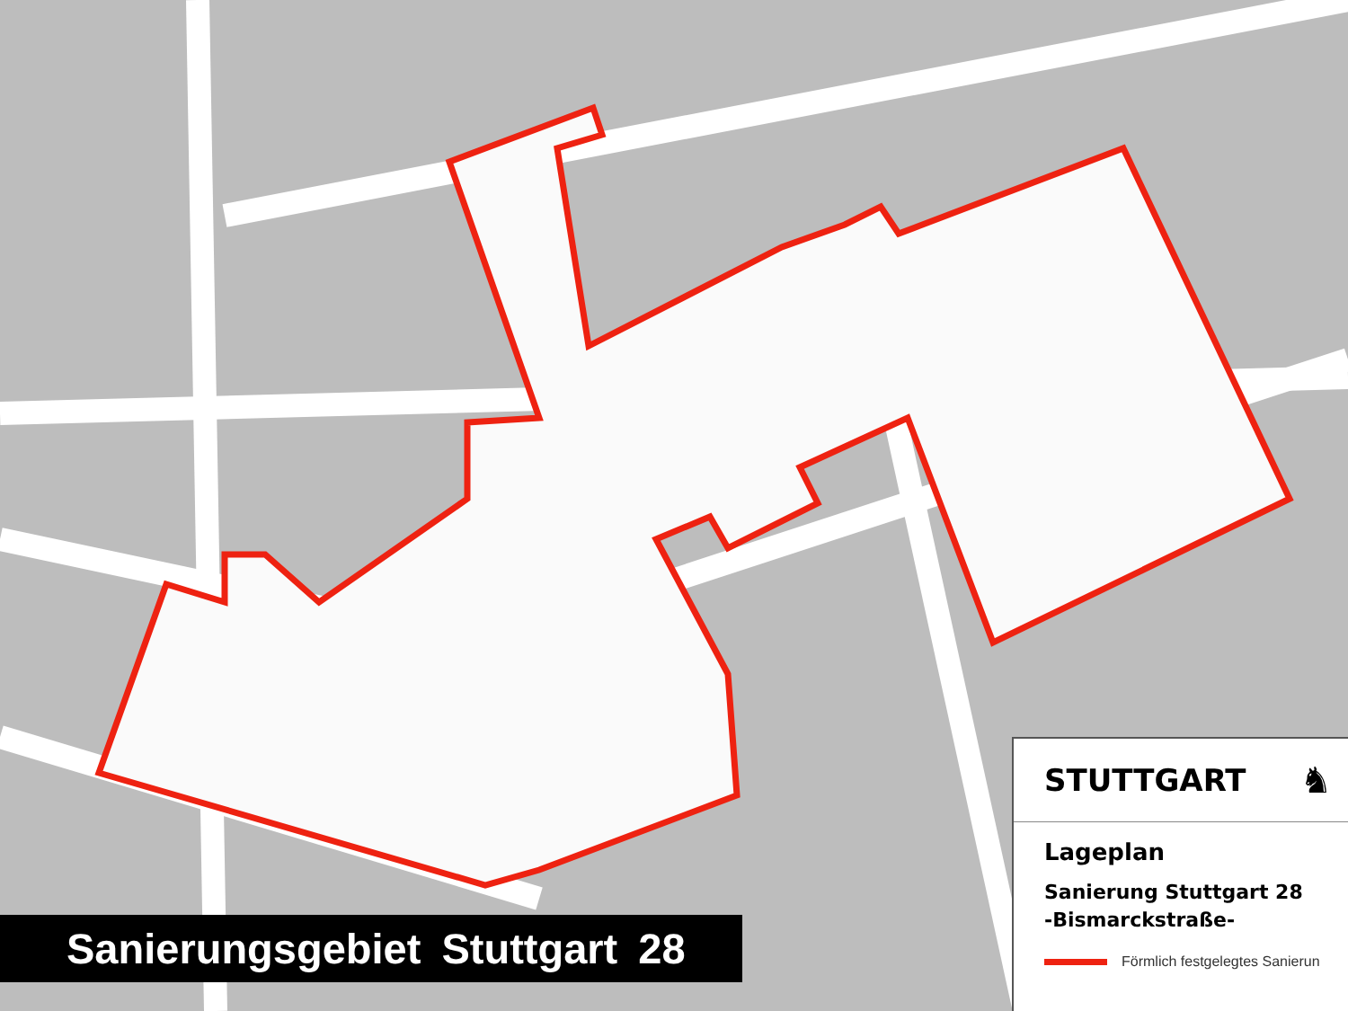STUTTGART ♞
Lageplan
Sanierung Stuttgart 28
-Bismarckstraße-
Förmlich festgelegtes Sanierun
Sanierungsgebiet Stuttgart 28